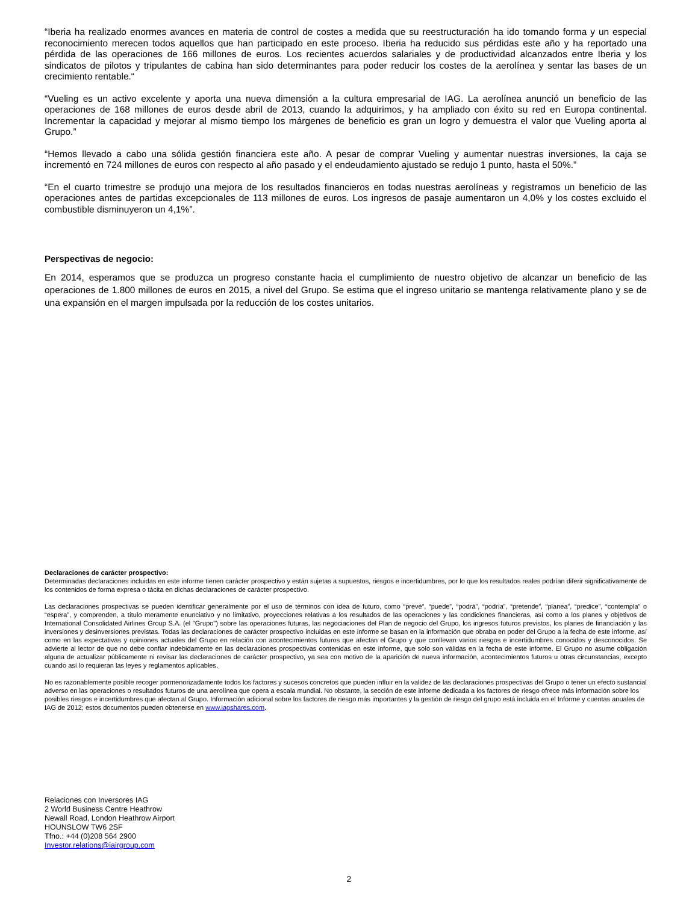“Iberia ha realizado enormes avances en materia de control de costes a medida que su reestructuración ha ido tomando forma y un especial reconocimiento merecen todos aquellos que han participado en este proceso. Iberia ha reducido sus pérdidas este año y ha reportado una pérdida de las operaciones de 166 millones de euros. Los recientes acuerdos salariales y de productividad alcanzados entre Iberia y los sindicatos de pilotos y tripulantes de cabina han sido determinantes para poder reducir los costes de la aerolínea y sentar las bases de un crecimiento rentable.“
“Vueling es un activo excelente y aporta una nueva dimensión a la cultura empresarial de IAG. La aerolínea anunció un beneficio de las operaciones de 168 millones de euros desde abril de 2013, cuando la adquirimos, y ha ampliado con éxito su red en Europa continental. Incrementar la capacidad y mejorar al mismo tiempo los márgenes de beneficio es gran un logro y demuestra el valor que Vueling aporta al Grupo.”
“Hemos llevado a cabo una sólida gestión financiera este año. A pesar de comprar Vueling y aumentar nuestras inversiones, la caja se incrementó en 724 millones de euros con respecto al año pasado y el endeudamiento ajustado se redujo 1 punto, hasta el 50%.”
“En el cuarto trimestre se produjo una mejora de los resultados financieros en todas nuestras aerolíneas y registramos un beneficio de las operaciones antes de partidas excepcionales de 113 millones de euros. Los ingresos de pasaje aumentaron un 4,0% y los costes excluido el combustible disminuyeron un 4,1%”.
Perspectivas de negocio:
En 2014, esperamos que se produzca un progreso constante hacia el cumplimiento de nuestro objetivo de alcanzar un beneficio de las operaciones de 1.800 millones de euros en 2015, a nivel del Grupo. Se estima que el ingreso unitario se mantenga relativamente plano y se de una expansión en el margen impulsada por la reducción de los costes unitarios.
Declaraciones de carácter prospectivo:
Determinadas declaraciones incluidas en este informe tienen carácter prospectivo y están sujetas a supuestos, riesgos e incertidumbres, por lo que los resultados reales podrían diferir significativamente de los contenidos de forma expresa o tácita en dichas declaraciones de carácter prospectivo.
Las declaraciones prospectivas se pueden identificar generalmente por el uso de términos con idea de futuro, como “prevé”, “puede”, “podrá”, “podría”, “pretende”, “planea”, “predice”, “contempla” o “espera”, y comprenden, a título meramente enunciativo y no limitativo, proyecciones relativas a los resultados de las operaciones y las condiciones financieras, así como a los planes y objetivos de International Consolidated Airlines Group S.A. (el "Grupo") sobre las operaciones futuras, las negociaciones del Plan de negocio del Grupo, los ingresos futuros previstos, los planes de financiación y las inversiones y desinversiones previstas. Todas las declaraciones de carácter prospectivo incluidas en este informe se basan en la información que obraba en poder del Grupo a la fecha de este informe, así como en las expectativas y opiniones actuales del Grupo en relación con acontecimientos futuros que afectan el Grupo y que conllevan varios riesgos e incertidumbres conocidos y desconocidos. Se advierte al lector de que no debe confiar indebidamente en las declaraciones prospectivas contenidas en este informe, que solo son válidas en la fecha de este informe. El Grupo no asume obligación alguna de actualizar públicamente ni revisar las declaraciones de carácter prospectivo, ya sea con motivo de la aparición de nueva información, acontecimientos futuros u otras circunstancias, excepto cuando así lo requieran las leyes y reglamentos aplicables.
No es razonablemente posible recoger pormenorizadamente todos los factores y sucesos concretos que pueden influir en la validez de las declaraciones prospectivas del Grupo o tener un efecto sustancial adverso en las operaciones o resultados futuros de una aerolínea que opera a escala mundial. No obstante, la sección de este informe dedicada a los factores de riesgo ofrece más información sobre los posibles riesgos e incertidumbres que afectan al Grupo. Información adicional sobre los factores de riesgo más importantes y la gestión de riesgo del grupo está incluida en el Informe y cuentas anuales de IAG de 2012; estos documentos pueden obtenerse en www.iagshares.com.
Relaciones con Inversores IAG
2 World Business Centre Heathrow
Newall Road, London Heathrow Airport
HOUNSLOW TW6 2SF
Tfno.: +44 (0)208 564 2900
Investor.relations@iairgroup.com
2